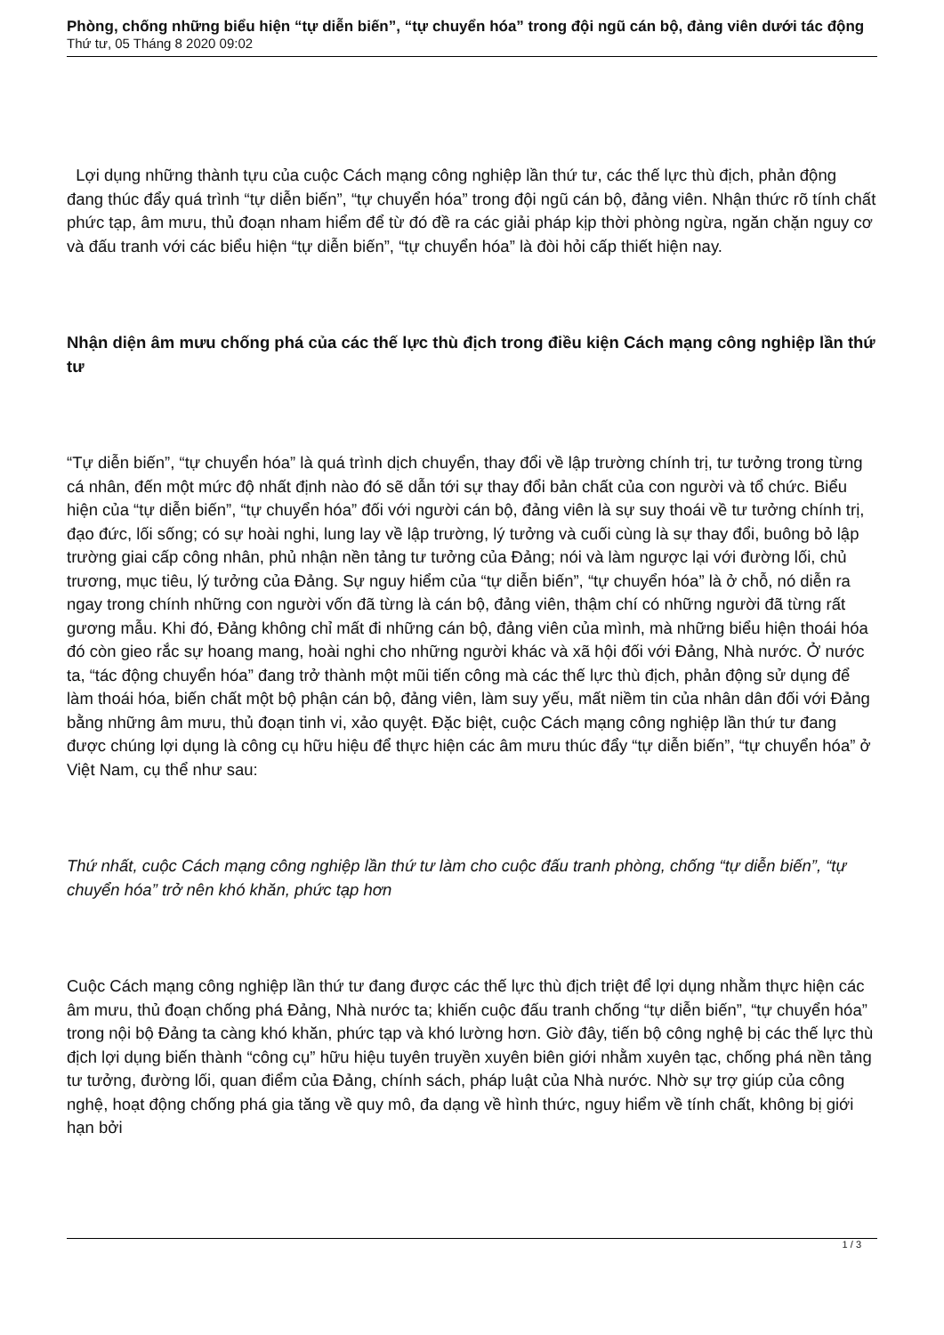Phòng, chống những biểu hiện “tự diễn biến”, “tự chuyển hóa” trong đội ngũ cán bộ, đảng viên dưới tác động
Thứ tư, 05 Tháng 8 2020 09:02
Lợi dụng những thành tựu của cuộc Cách mạng công nghiệp lần thứ tư, các thế lực thù địch, phản động đang thúc đẩy quá trình “tự diễn biến”, “tự chuyển hóa” trong đội ngũ cán bộ, đảng viên. Nhận thức rõ tính chất phức tạp, âm mưu, thủ đoạn nham hiểm để từ đó đề ra các giải pháp kịp thời phòng ngừa, ngăn chặn nguy cơ và đấu tranh với các biểu hiện “tự diễn biến”, “tự chuyển hóa” là đòi hỏi cấp thiết hiện nay.
Nhận diện âm mưu chống phá của các thế lực thù địch trong điều kiện Cách mạng công nghiệp lần thứ tư
“Tự diễn biến”, “tự chuyển hóa” là quá trình dịch chuyển, thay đổi về lập trường chính trị, tư tưởng trong từng cá nhân, đến một mức độ nhất định nào đó sẽ dẫn tới sự thay đổi bản chất của con người và tổ chức. Biểu hiện của “tự diễn biến”, “tự chuyển hóa” đối với người cán bộ, đảng viên là sự suy thoái về tư tưởng chính trị, đạo đức, lối sống; có sự hoài nghi, lung lay về lập trường, lý tưởng và cuối cùng là sự thay đổi, buông bỏ lập trường giai cấp công nhân, phủ nhận nền tảng tư tưởng của Đảng; nói và làm ngược lại với đường lối, chủ trương, mục tiêu, lý tưởng của Đảng. Sự nguy hiểm của “tự diễn biến”, “tự chuyển hóa” là ở chỗ, nó diễn ra ngay trong chính những con người vốn đã từng là cán bộ, đảng viên, thậm chí có những người đã từng rất gương mẫu. Khi đó, Đảng không chỉ mất đi những cán bộ, đảng viên của mình, mà những biểu hiện thoái hóa đó còn gieo rắc sự hoang mang, hoài nghi cho những người khác và xã hội đối với Đảng, Nhà nước. Ở nước ta, “tác động chuyển hóa” đang trở thành một mũi tiến công mà các thế lực thù địch, phản động sử dụng để làm thoái hóa, biến chất một bộ phận cán bộ, đảng viên, làm suy yếu, mất niềm tin của nhân dân đối với Đảng bằng những âm mưu, thủ đoạn tinh vi, xảo quyệt. Đặc biệt, cuộc Cách mạng công nghiệp lần thứ tư đang được chúng lợi dụng là công cụ hữu hiệu để thực hiện các âm mưu thúc đẩy “tự diễn biến”, “tự chuyển hóa” ở Việt Nam, cụ thể như sau:
Thứ nhất, cuộc Cách mạng công nghiệp lần thứ tư làm cho cuộc đấu tranh phòng, chống “tự diễn biến”, “tự chuyển hóa” trở nên khó khăn, phức tạp hơn
Cuộc Cách mạng công nghiệp lần thứ tư đang được các thế lực thù địch triệt để lợi dụng nhằm thực hiện các âm mưu, thủ đoạn chống phá Đảng, Nhà nước ta; khiến cuộc đấu tranh chống “tự diễn biến”, “tự chuyển hóa” trong nội bộ Đảng ta càng khó khăn, phức tạp và khó lường hơn. Giờ đây, tiến bộ công nghệ bị các thế lực thù địch lợi dụng biến thành “công cụ” hữu hiệu tuyên truyền xuyên biên giới nhằm xuyên tạc, chống phá nền tảng tư tưởng, đường lối, quan điểm của Đảng, chính sách, pháp luật của Nhà nước. Nhờ sự trợ giúp của công nghệ, hoạt động chống phá gia tăng về quy mô, đa dạng về hình thức, nguy hiểm về tính chất, không bị giới hạn bởi
1 / 3